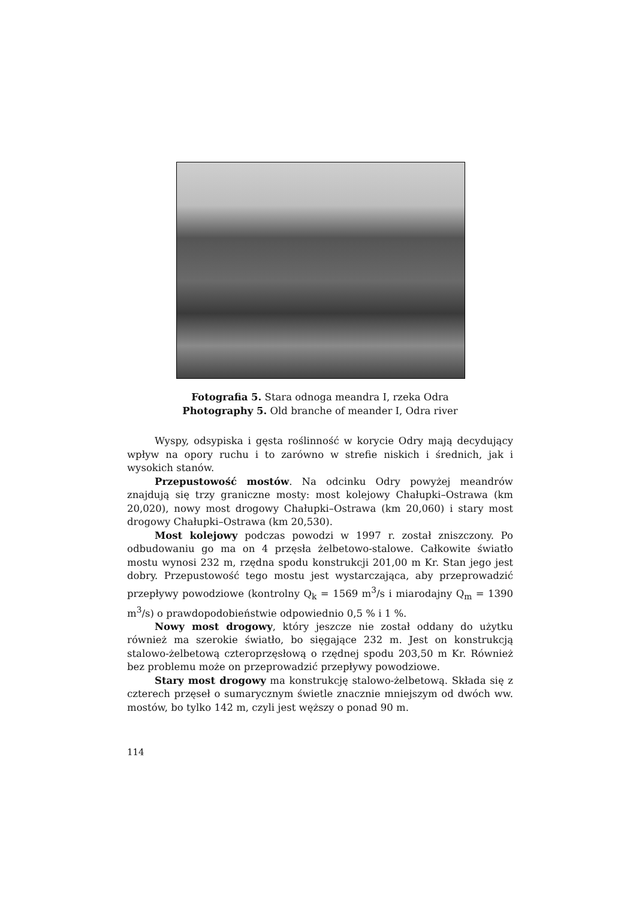Fotografia 5. Stara odnoga meandra I, rzeka Odra
Photography 5. Old branche of meander I, Odra river
Wyspy, odsypiska i gęsta roślinność w korycie Odry mają decydujący wpływ na opory ruchu i to zarówno w strefie niskich i średnich, jak i wysokich stanów.
Przepustowość mostów. Na odcinku Odry powyżej meandrów znajdują się trzy graniczne mosty: most kolejowy Chałupki–Ostrawa (km 20,020), nowy most drogowy Chałupki–Ostrawa (km 20,060) i stary most drogowy Chałupki–Ostrawa (km 20,530).
Most kolejowy podczas powodzi w 1997 r. został zniszczony. Po odbudowaniu go ma on 4 przęsła żelbetowo-stalowe. Całkowite światło mostu wynosi 232 m, rzędna spodu konstrukcji 201,00 m Kr. Stan jego jest dobry. Przepustowość tego mostu jest wystarczająca, aby przeprowadzić przepływy powodziowe (kontrolny Q<sub>k</sub> = 1569 m<sup>3</sup>/s i miarodajny Q<sub>m</sub> = 1390 m<sup>3</sup>/s) o prawdopodobieństwie odpowiednio 0,5 % i 1 %.
Nowy most drogowy, który jeszcze nie został oddany do użytku również ma szerokie światło, bo sięgające 232 m. Jest on konstrukcją stalowo-żelbetową czteroprzęsłową o rzędnej spodu 203,50 m Kr. Również bez problemu może on przeprowadzić przepływy powodziowe.
Stary most drogowy ma konstrukcję stalowo-żelbetową. Składa się z czterech przęseł o sumarycznym świetle znacznie mniejszym od dwóch ww. mostów, bo tylko 142 m, czyli jest węższy o ponad 90 m.
114